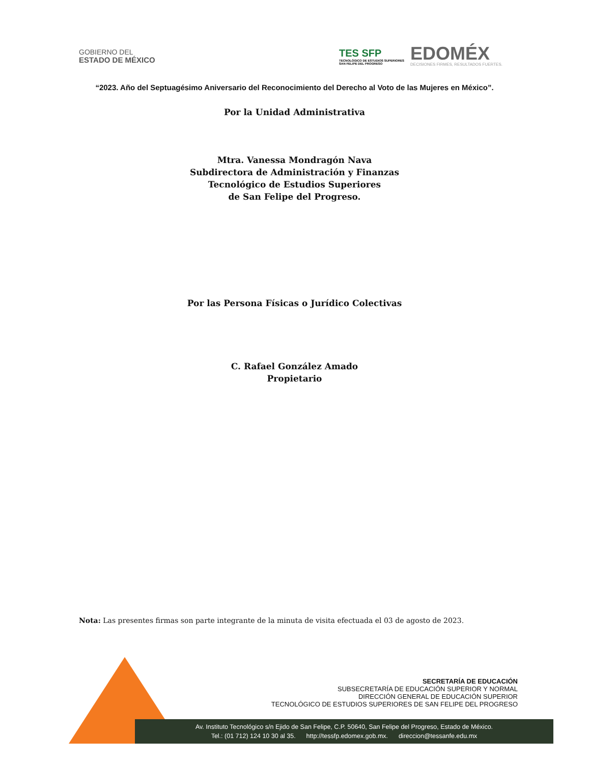GOBIERNO DEL
ESTADO DE MÉXICO
TES SFP
TECNOLÓGICO DE ESTUDIOS SUPERIORES
SAN FELIPE DEL PROGRESO
EDOMÉX
DECISIONES FIRMES, RESULTADOS FUERTES.
“2023. Año del Septuagésimo Aniversario del Reconocimiento del Derecho al Voto de las Mujeres en México”.
Por la Unidad Administrativa
Mtra. Vanessa Mondragón Nava
Subdirectora de Administración y Finanzas
Tecnológico de Estudios Superiores
de San Felipe del Progreso.
Por las Persona Físicas o Jurídico Colectivas
C. Rafael González Amado
Propietario
Nota: Las presentes firmas son parte integrante de la minuta de visita efectuada el 03 de agosto de 2023.
SECRETARÍA DE EDUCACIÓN
SUBSECRETARÍA DE EDUCACIÓN SUPERIOR Y NORMAL
DIRECCIÓN GENERAL DE EDUCACIÓN SUPERIOR
TECNOLÓGICO DE ESTUDIOS SUPERIORES DE SAN FELIPE DEL PROGRESO
Av. Instituto Tecnológico s/n Ejido de San Felipe, C.P. 50640, San Felipe del Progreso, Estado de México.
Tel.: (01 712) 124 10 30 al 35. http://tessfp.edomex.gob.mx. direccion@tessanfe.edu.mx